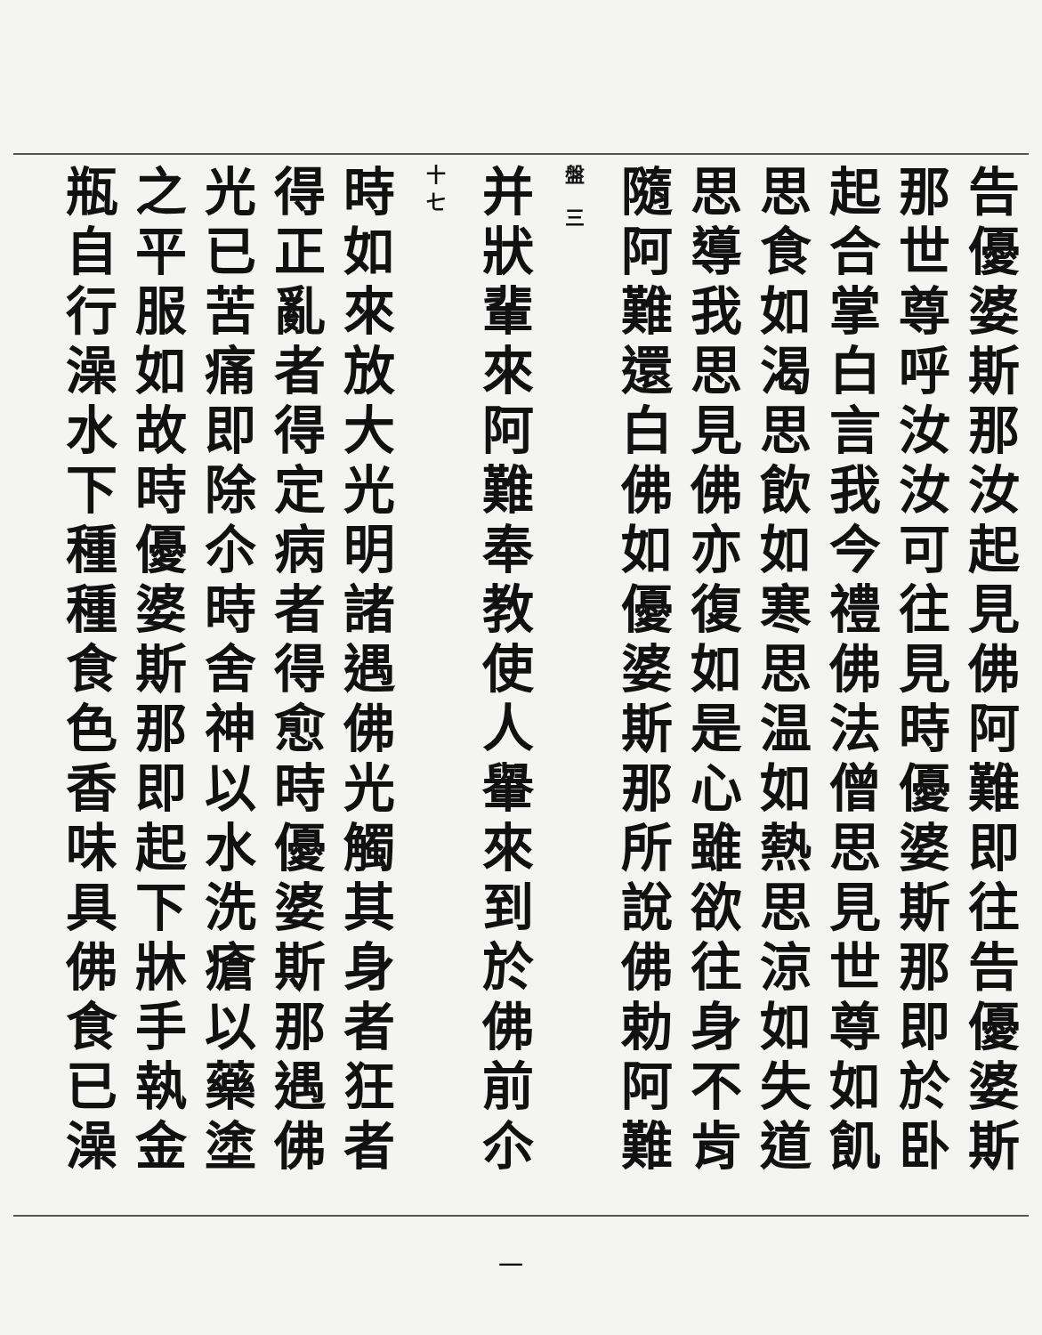告優婆斯那汝起見佛阿難即往告優婆斯
那世尊呼汝汝可往見時優婆斯那即於卧
起合掌白言我今禮佛法僧思見世尊如飢
思食如渴思飲如寒思温如熱思涼如失道
思導我思見佛亦復如是心雖欲往身不肯
隨阿難還白佛如優婆斯那所說佛勅阿難
盤 三
并狀輩來阿難奉教使人轝來到於佛前尒 十七
時如來放大光明諸遇佛光觸其身者狂者
得正亂者得定病者得愈時優婆斯那遇佛
光已苦痛即除尒時舍神以水洗瘡以藥塗
之平服如故時優婆斯那即起下牀手執金
瓶自行澡水下種種食色香味具佛食已澡
一